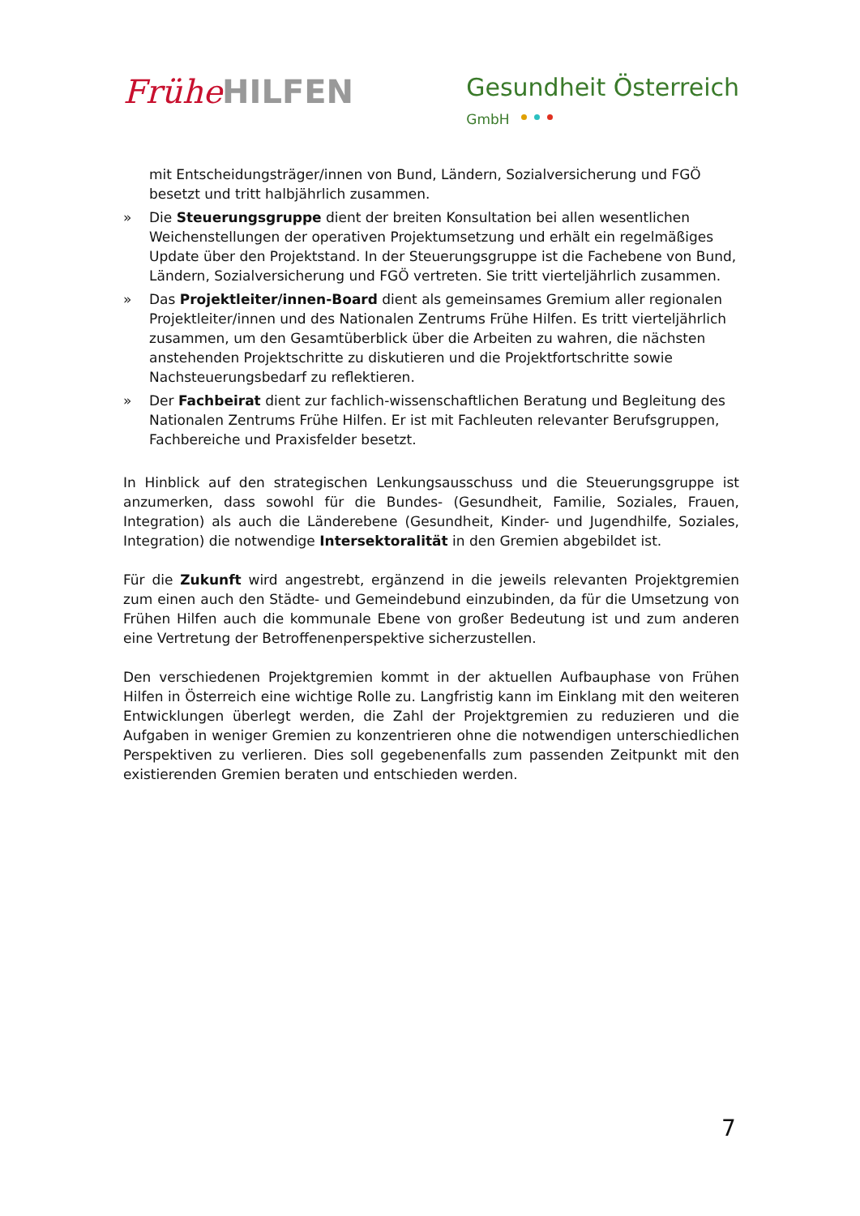Frühe HILFEN
Gesundheit Österreich
GmbH
mit Entscheidungsträger/innen von Bund, Ländern, Sozialversicherung und FGÖ besetzt und tritt halbjährlich zusammen.
» Die Steuerungsgruppe dient der breiten Konsultation bei allen wesentlichen Weichenstellungen der operativen Projektumsetzung und erhält ein regelmäßiges Update über den Projektstand. In der Steuerungsgruppe ist die Fachebene von Bund, Ländern, Sozialversicherung und FGÖ vertreten. Sie tritt vierteljährlich zusammen.
» Das Projektleiter/innen-Board dient als gemeinsames Gremium aller regionalen Projektleiter/innen und des Nationalen Zentrums Frühe Hilfen. Es tritt vierteljährlich zusammen, um den Gesamtüberblick über die Arbeiten zu wahren, die nächsten anstehenden Projektschritte zu diskutieren und die Projektfortschritte sowie Nachsteuerungsbedarf zu reflektieren.
» Der Fachbeirat dient zur fachlich-wissenschaftlichen Beratung und Begleitung des Nationalen Zentrums Frühe Hilfen. Er ist mit Fachleuten relevanter Berufsgruppen, Fachbereiche und Praxisfelder besetzt.
In Hinblick auf den strategischen Lenkungsausschuss und die Steuerungsgruppe ist anzumerken, dass sowohl für die Bundes- (Gesundheit, Familie, Soziales, Frauen, Integration) als auch die Länderebene (Gesundheit, Kinder- und Jugendhilfe, Soziales, Integration) die notwendige Intersektoralität in den Gremien abgebildet ist.
Für die Zukunft wird angestrebt, ergänzend in die jeweils relevanten Projektgremien zum einen auch den Städte- und Gemeindebund einzubinden, da für die Umsetzung von Frühen Hilfen auch die kommunale Ebene von großer Bedeutung ist und zum anderen eine Vertretung der Betroffenenperspektive sicherzustellen.
Den verschiedenen Projektgremien kommt in der aktuellen Aufbauphase von Frühen Hilfen in Österreich eine wichtige Rolle zu. Langfristig kann im Einklang mit den weiteren Entwicklungen überlegt werden, die Zahl der Projektgremien zu reduzieren und die Aufgaben in weniger Gremien zu konzentrieren ohne die notwendigen unterschiedlichen Perspektiven zu verlieren. Dies soll gegebenenfalls zum passenden Zeitpunkt mit den existierenden Gremien beraten und entschieden werden.
7